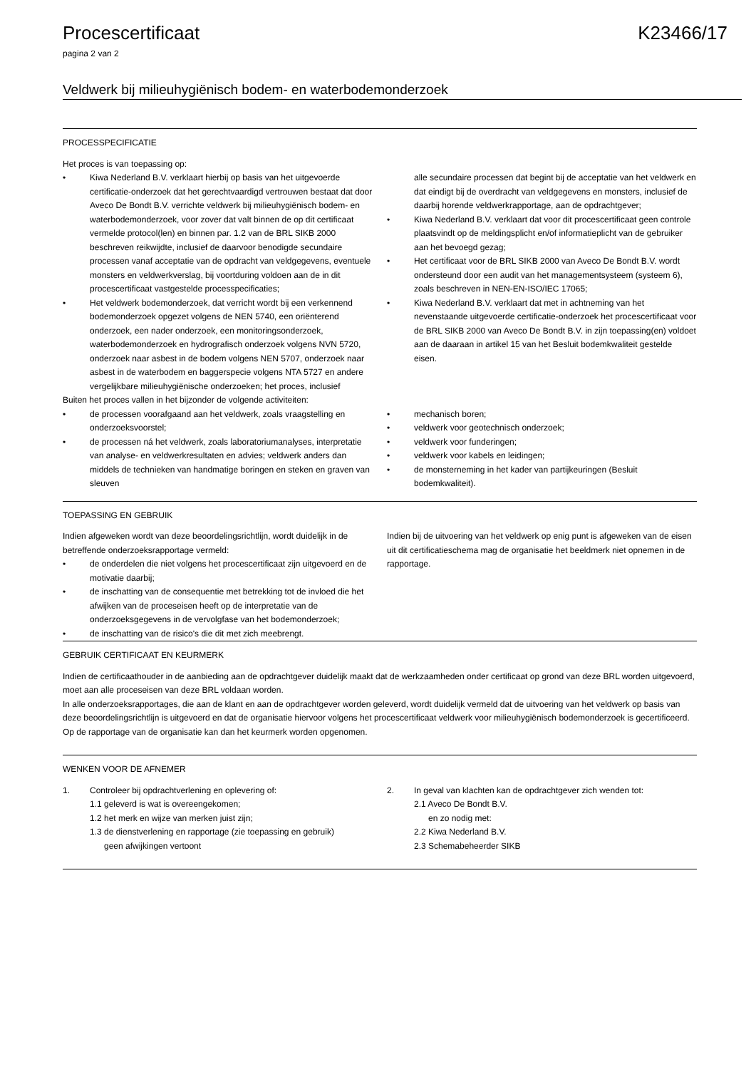Procescertificaat K23466/17
pagina 2 van 2
Veldwerk bij milieuhygiënisch bodem- en waterbodemonderzoek
PROCESSPECIFICATIE
Het proces is van toepassing op:
• Kiwa Nederland B.V. verklaart hierbij op basis van het uitgevoerde certificatie-onderzoek dat het gerechtvaardigd vertrouwen bestaat dat door Aveco De Bondt B.V. verrichte veldwerk bij milieuhygiënisch bodem- en waterbodemonderzoek, voor zover dat valt binnen de op dit certificaat vermelde protocol(len) en binnen par. 1.2 van de BRL SIKB 2000 beschreven reikwijdte, inclusief de daarvoor benodigde secundaire processen vanaf acceptatie van de opdracht van veldgegevens, eventuele monsters en veldwerkverslag, bij voortduring voldoen aan de in dit procescertificaat vastgestelde processpecificaties;
• Het veldwerk bodemonderzoek, dat verricht wordt bij een verkennend bodemonderzoek opgezet volgens de NEN 5740, een oriënterend onderzoek, een nader onderzoek, een monitoringsonderzoek, waterbodemonderzoek en hydrografisch onderzoek volgens NVN 5720, onderzoek naar asbest in de bodem volgens NEN 5707, onderzoek naar asbest in de waterbodem en baggerspecie volgens NTA 5727 en andere vergelijkbare milieuhygiënische onderzoeken; het proces, inclusief
alle secundaire processen dat begint bij de acceptatie van het veldwerk en dat eindigt bij de overdracht van veldgegevens en monsters, inclusief de daarbij horende veldwerkrapportage, aan de opdrachtgever;
• Kiwa Nederland B.V. verklaart dat voor dit procescertificaat geen controle plaatsvindt op de meldingsplicht en/of informatieplicht van de gebruiker aan het bevoegd gezag;
• Het certificaat voor de BRL SIKB 2000 van Aveco De Bondt B.V. wordt ondersteund door een audit van het managementsysteem (systeem 6), zoals beschreven in NEN-EN-ISO/IEC 17065;
• Kiwa Nederland B.V. verklaart dat met in achtneming van het nevenstaande uitgevoerde certificatie-onderzoek het procescertificaat voor de BRL SIKB 2000 van Aveco De Bondt B.V. in zijn toepassing(en) voldoet aan de daaraan in artikel 15 van het Besluit bodemkwaliteit gestelde eisen.
Buiten het proces vallen in het bijzonder de volgende activiteiten:
• de processen voorafgaand aan het veldwerk, zoals vraagstelling en onderzoeksvoorstel;
• de processen ná het veldwerk, zoals laboratoriumanalyses, interpretatie van analyse- en veldwerkresultaten en advies; veldwerk anders dan middels de technieken van handmatige boringen en steken en graven van sleuven
• mechanisch boren;
• veldwerk voor geotechnisch onderzoek;
• veldwerk voor funderingen;
• veldwerk voor kabels en leidingen;
• de monsterneming in het kader van partijkeuringen (Besluit bodemkwaliteit).
TOEPASSING EN GEBRUIK
Indien afgeweken wordt van deze beoordelingsrichtlijn, wordt duidelijk in de betreffende onderzoeksrapportage vermeld:
• de onderdelen die niet volgens het procescertificaat zijn uitgevoerd en de motivatie daarbij;
• de inschatting van de consequentie met betrekking tot de invloed die het afwijken van de proceseisen heeft op de interpretatie van de onderzoeksgegevens in de vervolgfase van het bodemonderzoek;
• de inschatting van de risico's die dit met zich meebrengt.
Indien bij de uitvoering van het veldwerk op enig punt is afgeweken van de eisen uit dit certificatieschema mag de organisatie het beeldmerk niet opnemen in de rapportage.
GEBRUIK CERTIFICAAT EN KEURMERK
Indien de certificaathouder in de aanbieding aan de opdrachtgever duidelijk maakt dat de werkzaamheden onder certificaat op grond van deze BRL worden uitgevoerd, moet aan alle proceseisen van deze BRL voldaan worden.
In alle onderzoeksrapportages, die aan de klant en aan de opdrachtgever worden geleverd, wordt duidelijk vermeld dat de uitvoering van het veldwerk op basis van deze beoordelingsrichtlijn is uitgevoerd en dat de organisatie hiervoor volgens het procescertificaat veldwerk voor milieuhygiënisch bodemonderzoek is gecertificeerd. Op de rapportage van de organisatie kan dan het keurmerk worden opgenomen.
WENKEN VOOR DE AFNEMER
1. Controleer bij opdrachtverlening en oplevering of:
1.1 geleverd is wat is overeengekomen;
1.2 het merk en wijze van merken juist zijn;
1.3 de dienstverlening en rapportage (zie toepassing en gebruik)
geen afwijkingen vertoont
2. In geval van klachten kan de opdrachtgever zich wenden tot:
2.1 Aveco De Bondt B.V.
en zo nodig met:
2.2 Kiwa Nederland B.V.
2.3 Schemabeheerder SIKB